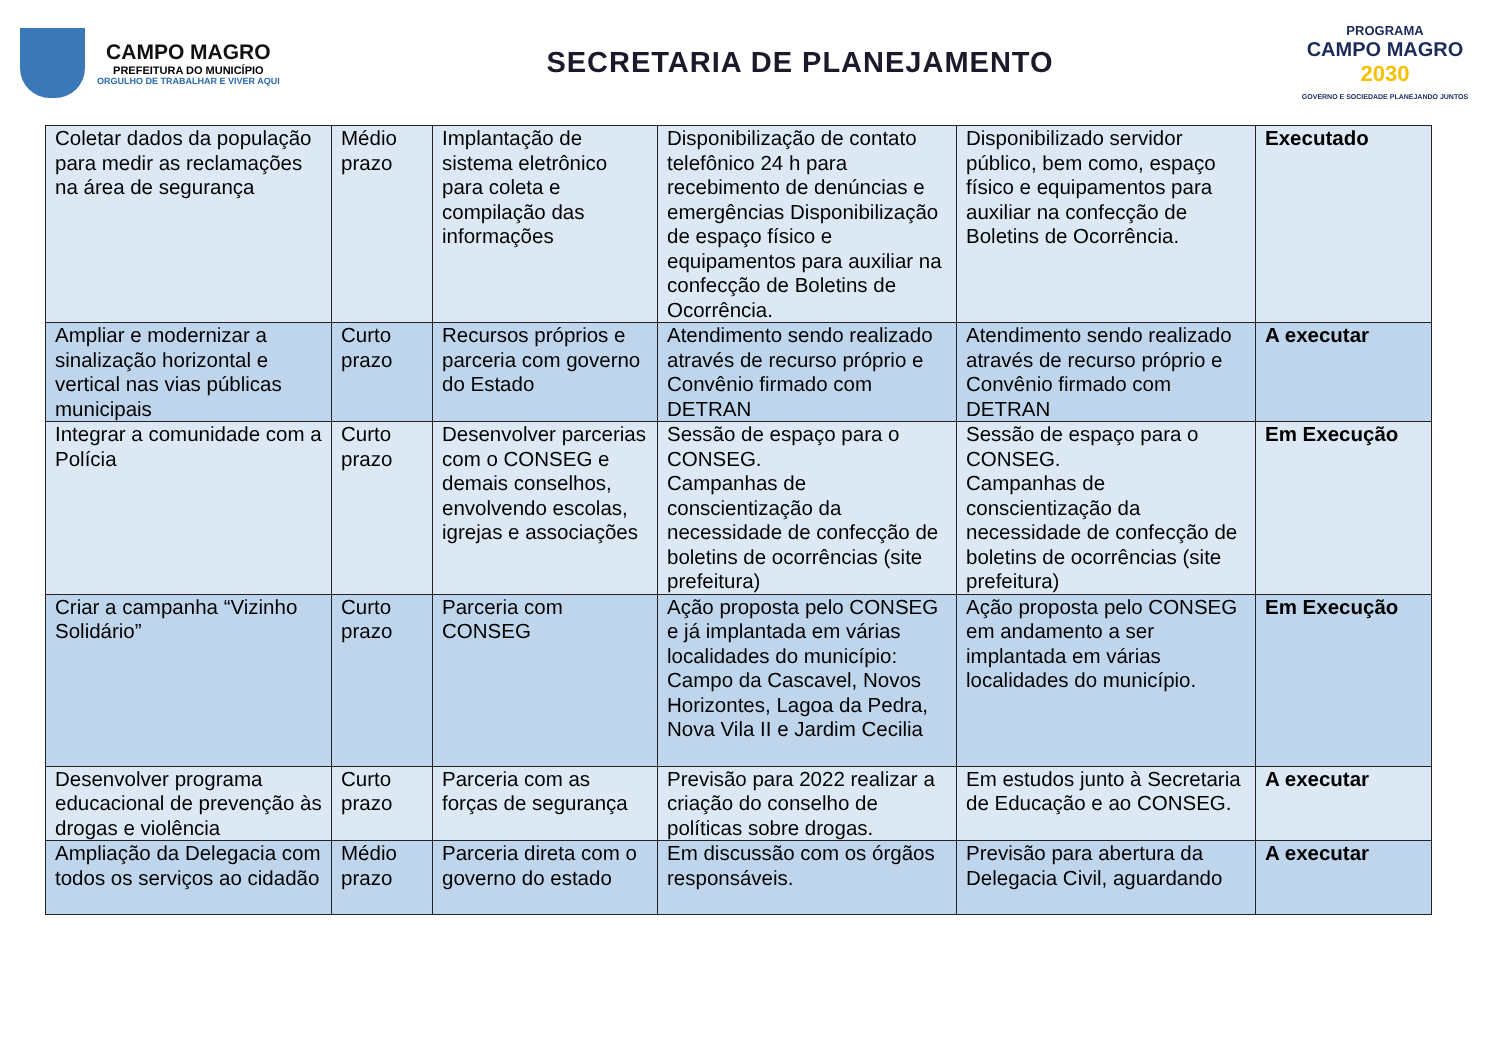CAMPO MAGRO
PREFEITURA DO MUNICÍPIO
ORGULHO DE TRABALHAR E VIVER AQUI
SECRETARIA DE PLANEJAMENTO
PROGRAMA
CAMPO MAGRO
2030
GOVERNO E SOCIEDADE PLANEJANDO JUNTOS
| Coletar dados da população para medir as reclamações na área de segurança | Médio prazo | Implantação de sistema eletrônico para coleta e compilação das informações | Disponibilização de contato telefônico 24 h para recebimento de denúncias e emergências Disponibilização de espaço físico e equipamentos para auxiliar na confecção de Boletins de Ocorrência. | Disponibilizado servidor público, bem como, espaço físico e equipamentos para auxiliar na confecção de Boletins de Ocorrência. | Executado |
| Ampliar e modernizar a sinalização horizontal e vertical nas vias públicas municipais | Curto prazo | Recursos próprios e parceria com governo do Estado | Atendimento sendo realizado através de recurso próprio e Convênio firmado com DETRAN | Atendimento sendo realizado através de recurso próprio e Convênio firmado com DETRAN | A executar |
| Integrar a comunidade com a Polícia | Curto prazo | Desenvolver parcerias com o CONSEG e demais conselhos, envolvendo escolas, igrejas e associações | Sessão de espaço para o CONSEG. Campanhas de conscientização da necessidade de confecção de boletins de ocorrências (site prefeitura) | Sessão de espaço para o CONSEG. Campanhas de conscientização da necessidade de confecção de boletins de ocorrências (site prefeitura) | Em Execução |
| Criar a campanha “Vizinho Solidário” | Curto prazo | Parceria com CONSEG | Ação proposta pelo CONSEG e já implantada em várias localidades do município: Campo da Cascavel, Novos Horizontes, Lagoa da Pedra, Nova Vila II e Jardim Cecilia | Ação proposta pelo CONSEG em andamento a ser implantada em várias localidades do município. | Em Execução |
| Desenvolver programa educacional de prevenção às drogas e violência | Curto prazo | Parceria com as forças de segurança | Previsão para 2022 realizar a criação do conselho de políticas sobre drogas. | Em estudos junto à Secretaria de Educação e ao CONSEG. | A executar |
| Ampliação da Delegacia com todos os serviços ao cidadão | Médio prazo | Parceria direta com o governo do estado | Em discussão com os órgãos responsáveis. | Previsão para abertura da Delegacia Civil, aguardando | A executar |